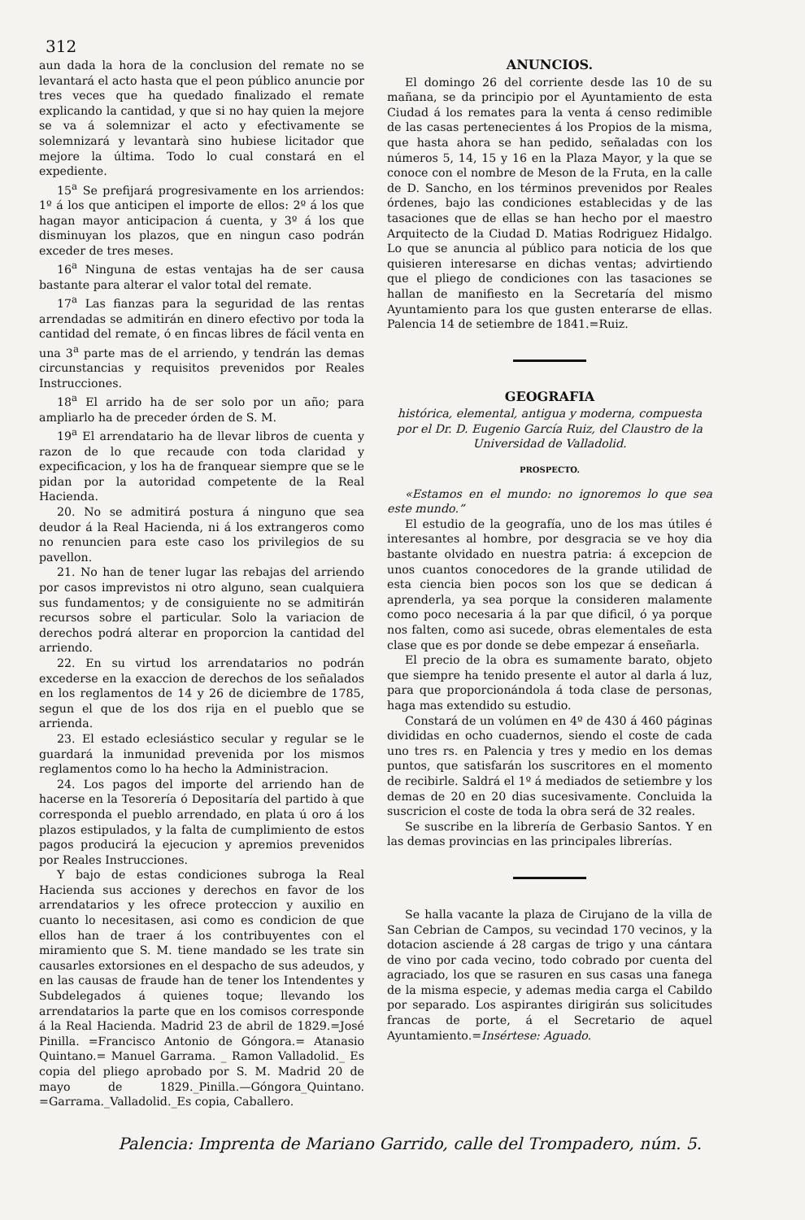312
aun dada la hora de la conclusion del remate no se levantará el acto hasta que el peon público anuncie por tres veces que ha quedado finalizado el remate explicando la cantidad, y que si no hay quien la mejore se va á solemnizar el acto y efectivamente se solemnizará y levantarà sino hubiese licitador que mejore la última. Todo lo cual constará en el expediente.
15<sup>a</sup> Se prefijará progresivamente en los arriendos: 1º á los que anticipen el importe de ellos: 2º á los que hagan mayor anticipacion á cuenta, y 3º á los que disminuyan los plazos, que en ningun caso podrán exceder de tres meses.
16<sup>a</sup> Ninguna de estas ventajas ha de ser causa bastante para alterar el valor total del remate.
17<sup>a</sup> Las fianzas para la seguridad de las rentas arrendadas se admitirán en dinero efectivo por toda la cantidad del remate, ó en fincas libres de fácil venta en una 3<sup>a</sup> parte mas de el arriendo, y tendrán las demas circunstancias y requisitos prevenidos por Reales Instrucciones.
18<sup>a</sup> El arrido ha de ser solo por un año; para ampliarlo ha de preceder órden de S. M.
19<sup>a</sup> El arrendatario ha de llevar libros de cuenta y razon de lo que recaude con toda claridad y expecificacion, y los ha de franquear siempre que se le pidan por la autoridad competente de la Real Hacienda.
20. No se admitirá postura á ninguno que sea deudor á la Real Hacienda, ni á los extrangeros como no renuncien para este caso los privilegios de su pavellon.
21. No han de tener lugar las rebajas del arriendo por casos imprevistos ni otro alguno, sean cualquiera sus fundamentos; y de consiguiente no se admitirán recursos sobre el particular. Solo la variacion de derechos podrá alterar en proporcion la cantidad del arriendo.
22. En su virtud los arrendatarios no podrán excederse en la exaccion de derechos de los señalados en los reglamentos de 14 y 26 de diciembre de 1785, segun el que de los dos rija en el pueblo que se arrienda.
23. El estado eclesiástico secular y regular se le guardará la inmunidad prevenida por los mismos reglamentos como lo ha hecho la Administracion.
24. Los pagos del importe del arriendo han de hacerse en la Tesorería ó Depositaría del partido à que corresponda el pueblo arrendado, en plata ú oro á los plazos estipulados, y la falta de cumplimiento de estos pagos producirá la ejecucion y apremios prevenidos por Reales Instrucciones.
Y bajo de estas condiciones subroga la Real Hacienda sus acciones y derechos en favor de los arrendatarios y les ofrece proteccion y auxilio en cuanto lo necesitasen, asi como es condicion de que ellos han de traer á los contribuyentes con el miramiento que S. M. tiene mandado se les trate sin causarles extorsiones en el despacho de sus adeudos, y en las causas de fraude han de tener los Intendentes y Subdelegados á quienes toque; llevando los arrendatarios la parte que en los comisos corresponde á la Real Hacienda. Madrid 23 de abril de 1829.=José Pinilla. =Francisco Antonio de Góngora.= Atanasio Quintano.= Manuel Garrama. _ Ramon Valladolid._ Es copia del pliego aprobado por S. M. Madrid 20 de mayo de 1829._Pinilla.—Góngora_Quintano. =Garrama._Valladolid._Es copia, Caballero.
ANUNCIOS.
El domingo 26 del corriente desde las 10 de su mañana, se da principio por el Ayuntamiento de esta Ciudad á los remates para la venta á censo redimible de las casas pertenecientes á los Propios de la misma, que hasta ahora se han pedido, señaladas con los números 5, 14, 15 y 16 en la Plaza Mayor, y la que se conoce con el nombre de Meson de la Fruta, en la calle de D. Sancho, en los términos prevenidos por Reales órdenes, bajo las condiciones establecidas y de las tasaciones que de ellas se han hecho por el maestro Arquitecto de la Ciudad D. Matias Rodriguez Hidalgo. Lo que se anuncia al público para noticia de los que quisieren interesarse en dichas ventas; advirtiendo que el pliego de condiciones con las tasaciones se hallan de manifiesto en la Secretaría del mismo Ayuntamiento para los que gusten enterarse de ellas. Palencia 14 de setiembre de 1841.=Ruiz.
GEOGRAFIA
histórica, elemental, antigua y moderna, compuesta por el Dr. D. Eugenio García Ruiz, del Claustro de la Universidad de Valladolid.
PROSPECTO.
«Estamos en el mundo: no ignoremos lo que sea este mundo.”
El estudio de la geografía, uno de los mas útiles é interesantes al hombre, por desgracia se ve hoy dia bastante olvidado en nuestra patria: á excepcion de unos cuantos conocedores de la grande utilidad de esta ciencia bien pocos son los que se dedican á aprenderla, ya sea porque la consideren malamente como poco necesaria á la par que dificil, ó ya porque nos falten, como asi sucede, obras elementales de esta clase que es por donde se debe empezar á enseñarla.
El precio de la obra es sumamente barato, objeto que siempre ha tenido presente el autor al darla á luz, para que proporcionándola á toda clase de personas, haga mas extendido su estudio.
Constará de un volúmen en 4º de 430 á 460 páginas divididas en ocho cuadernos, siendo el coste de cada uno tres rs. en Palencia y tres y medio en los demas puntos, que satisfarán los suscritores en el momento de recibirle. Saldrá el 1º á mediados de setiembre y los demas de 20 en 20 dias sucesivamente. Concluida la suscricion el coste de toda la obra será de 32 reales.
Se suscribe en la librería de Gerbasio Santos. Y en las demas provincias en las principales librerías.
Se halla vacante la plaza de Cirujano de la villa de San Cebrian de Campos, su vecindad 170 vecinos, y la dotacion asciende á 28 cargas de trigo y una cántara de vino por cada vecino, todo cobrado por cuenta del agraciado, los que se rasuren en sus casas una fanega de la misma especie, y ademas media carga el Cabildo por separado. Los aspirantes dirigirán sus solicitudes francas de porte, á el Secretario de aquel Ayuntamiento.=Insértese: Aguado.
Palencia: Imprenta de Mariano Garrido, calle del Trompadero, núm. 5.